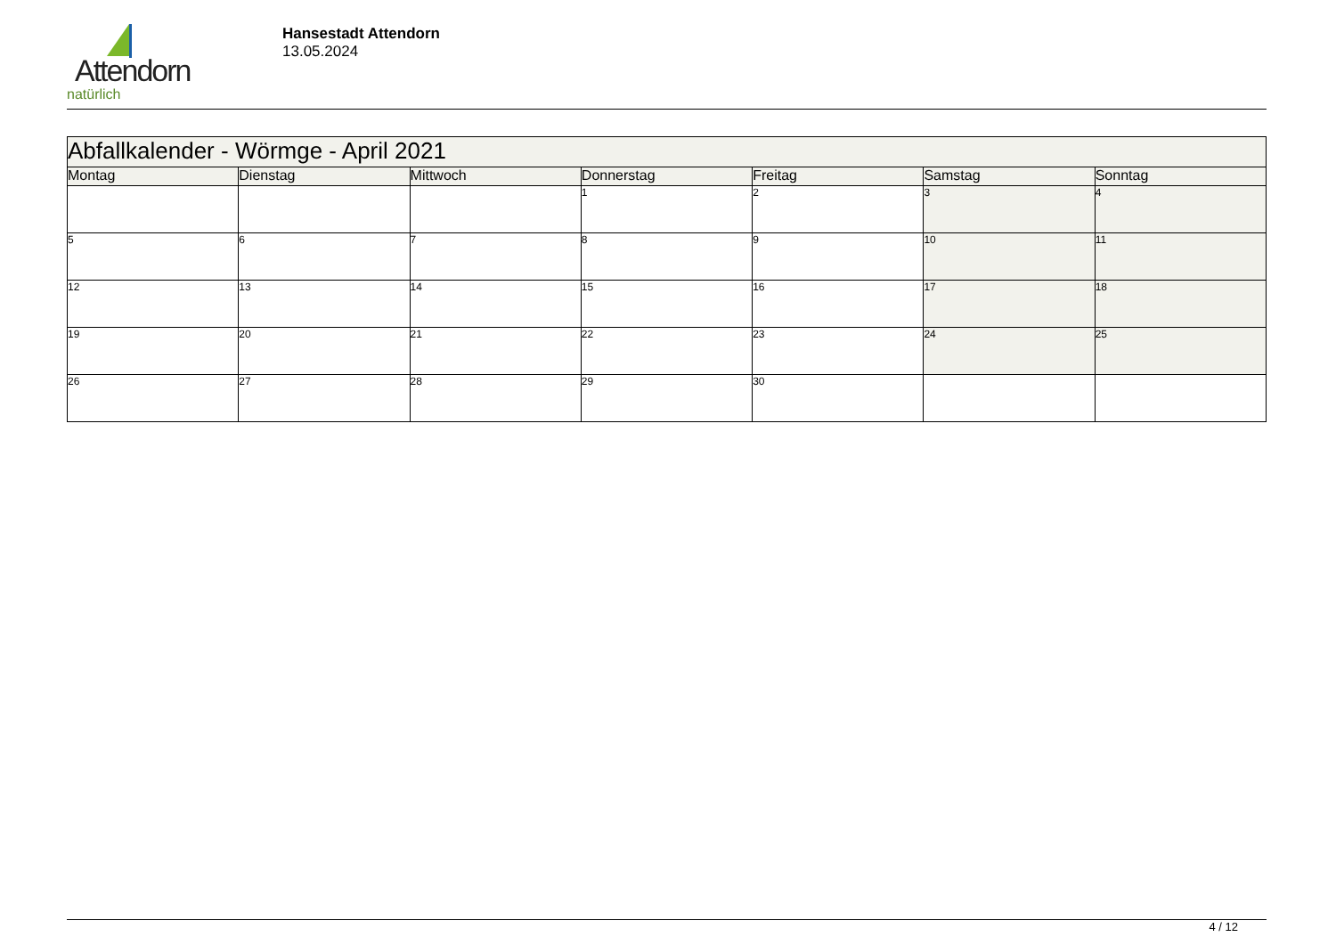Attendorn
natürlich
Hansestadt Attendorn
13.05.2024
| Abfallkalender - Wörmge - April 2021 | | | | | | |
| Montag | Dienstag | Mittwoch | Donnerstag | Freitag | Samstag | Sonntag |
| | | | 1 | 2 | 3 | 4 |
| 5 | 6 | 7 | 8 | 9 | 10 | 11 |
| 12 | 13 | 14 | 15 | 16 | 17 | 18 |
| 19 | 20 | 21 | 22 | 23 | 24 | 25 |
| 26 | 27 | 28 | 29 | 30 | | |
4 / 12